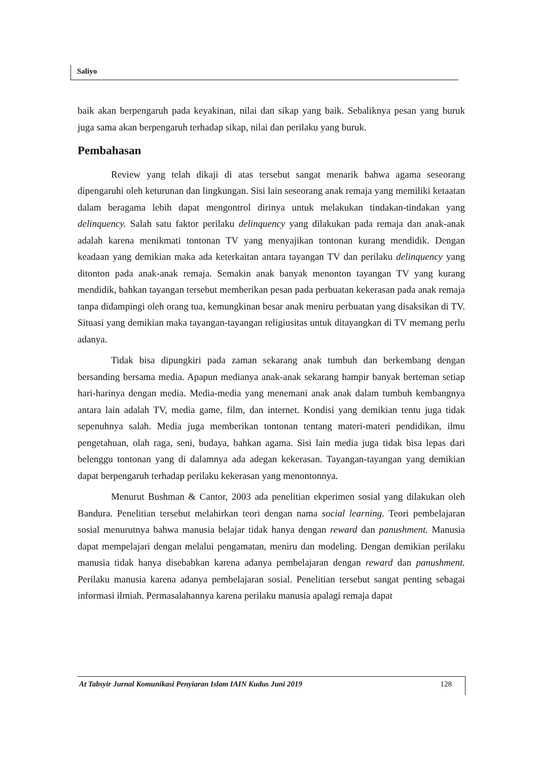Saliyo
baik akan berpengaruh pada keyakinan, nilai dan sikap yang baik. Sebaliknya pesan yang buruk juga sama akan berpengaruh terhadap sikap, nilai dan perilaku yang buruk.
Pembahasan
Review yang telah dikaji di atas tersebut sangat menarik bahwa agama seseorang dipengaruhi oleh keturunan dan lingkungan. Sisi lain seseorang anak remaja yang memiliki ketaatan dalam beragama lebih dapat mengontrol dirinya untuk melakukan tindakan-tindakan yang delinquency. Salah satu faktor perilaku delinquency yang dilakukan pada remaja dan anak-anak adalah karena menikmati tontonan TV yang menyajikan tontonan kurang mendidik. Dengan keadaan yang demikian maka ada keterkaitan antara tayangan TV dan perilaku delinquency yang ditonton pada anak-anak remaja. Semakin anak banyak menonton tayangan TV yang kurang mendidik, bahkan tayangan tersebut memberikan pesan pada perbuatan kekerasan pada anak remaja tanpa didampingi oleh orang tua, kemungkinan besar anak meniru perbuatan yang disaksikan di TV. Situasi yang demikian maka tayangan-tayangan religiusitas untuk ditayangkan di TV memang perlu adanya.
Tidak bisa dipungkiri pada zaman sekarang anak tumbuh dan berkembang dengan bersanding bersama media. Apapun medianya anak-anak sekarang hampir banyak berteman setiap hari-harinya dengan media. Media-media yang menemani anak anak dalam tumbuh kembangnya antara lain adalah TV, media game, film, dan internet. Kondisi yang demikian tentu juga tidak sepenuhnya salah. Media juga memberikan tontonan tentang materi-materi pendidikan, ilmu pengetahuan, olah raga, seni, budaya, bahkan agama. Sisi lain media juga tidak bisa lepas dari belenggu tontonan yang di dalamnya ada adegan kekerasan. Tayangan-tayangan yang demikian dapat berpengaruh terhadap perilaku kekerasan yang menontonnya.
Menurut Bushman & Cantor, 2003 ada penelitian ekperimen sosial yang dilakukan oleh Bandura. Penelitian tersebut melahirkan teori dengan nama social learning. Teori pembelajaran sosial menurutnya bahwa manusia belajar tidak hanya dengan reward dan panushment. Manusia dapat mempelajari dengan melalui pengamatan, meniru dan modeling. Dengan demikian perilaku manusia tidak hanya disebabkan karena adanya pembelajaran dengan reward dan panushment. Perilaku manusia karena adanya pembelajaran sosial. Penelitian tersebut sangat penting sebagai informasi ilmiah. Permasalahannya karena perilaku manusia apalagi remaja dapat
At Tabsyir Jurnal Komunikasi Penyiaran Islam IAIN Kudus Juni 2019 128